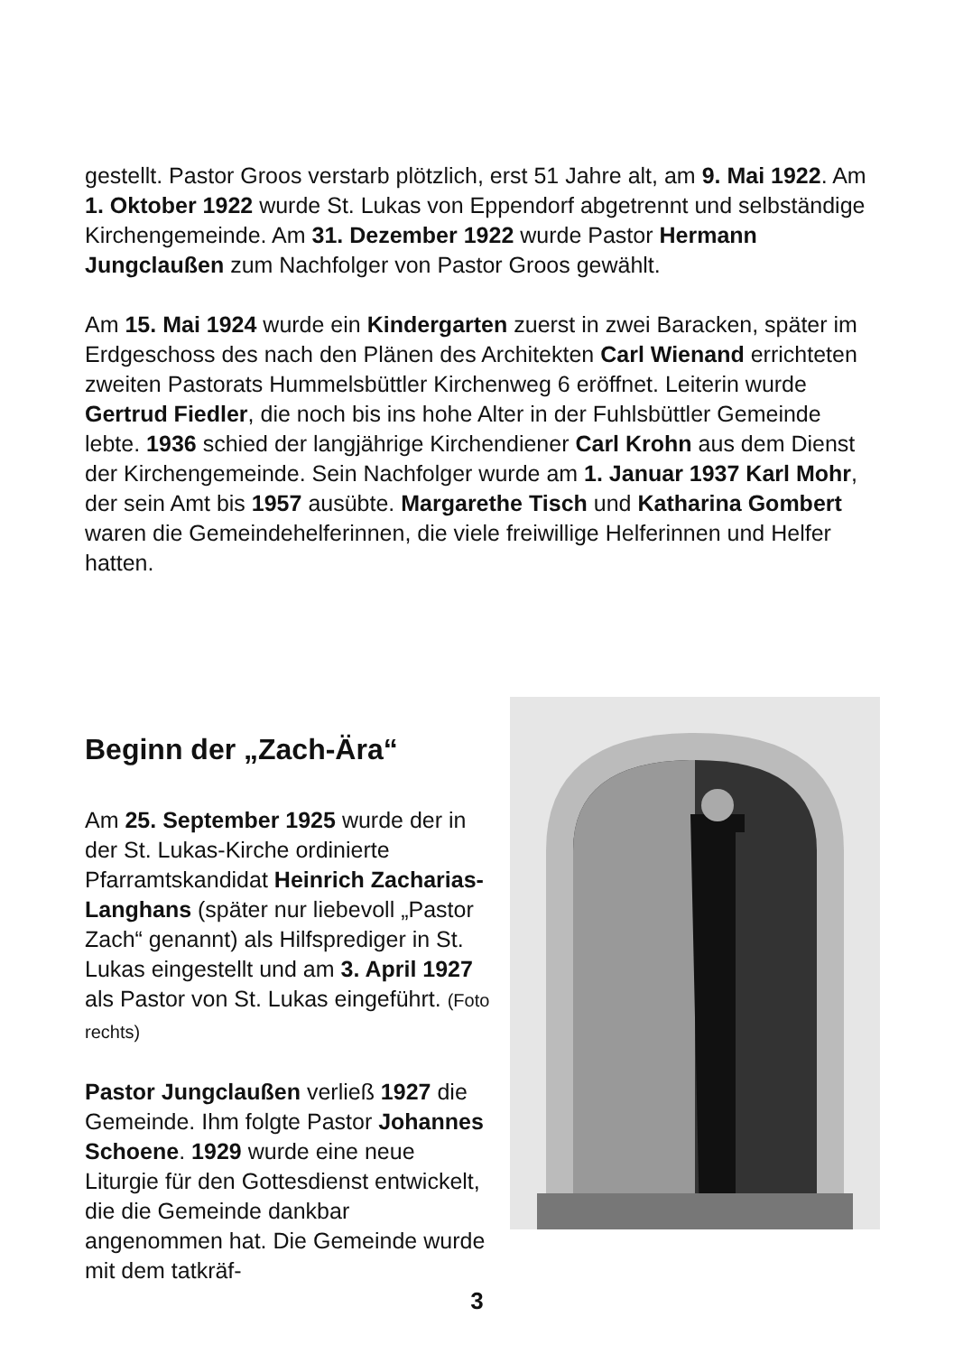gestellt. Pastor Groos verstarb plötzlich, erst 51 Jahre alt, am 9. Mai 1922. Am 1. Oktober 1922 wurde St. Lukas von Eppendorf abgetrennt und selbständige Kirchengemeinde. Am 31. Dezember 1922 wurde Pastor Hermann Jungclaußen zum Nachfolger von Pastor Groos gewählt.
Am 15. Mai 1924 wurde ein Kindergarten zuerst in zwei Baracken, später im Erdgeschoss des nach den Plänen des Architekten Carl Wienand errichteten zweiten Pastorats Hummelsbüttler Kirchenweg 6 eröffnet. Leiterin wurde Gertrud Fiedler, die noch bis ins hohe Alter in der Fuhlsbüttler Gemeinde lebte. 1936 schied der langjährige Kirchendiener Carl Krohn aus dem Dienst der Kirchengemeinde. Sein Nachfolger wurde am 1. Januar 1937 Karl Mohr, der sein Amt bis 1957 ausübte. Margarethe Tisch und Katharina Gombert waren die Gemeindehelferinnen, die viele freiwillige Helferinnen und Helfer hatten.
Beginn der „Zach-Ära“
Am 25. September 1925 wurde der in der St. Lukas-Kirche ordinierte Pfarramtskandidat Heinrich Zacharias-Langhans (später nur liebevoll „Pastor Zach“ genannt) als Hilfsprediger in St. Lukas eingestellt und am 3. April 1927 als Pastor von St. Lukas eingeführt. (Foto rechts)
Pastor Jungclaußen verließ 1927 die Gemeinde. Ihm folgte Pastor Johannes Schoene. 1929 wurde eine neue Liturgie für den Gottesdienst entwickelt, die die Gemeinde dankbar angenommen hat. Die Gemeinde wurde mit dem tatkräf-
3